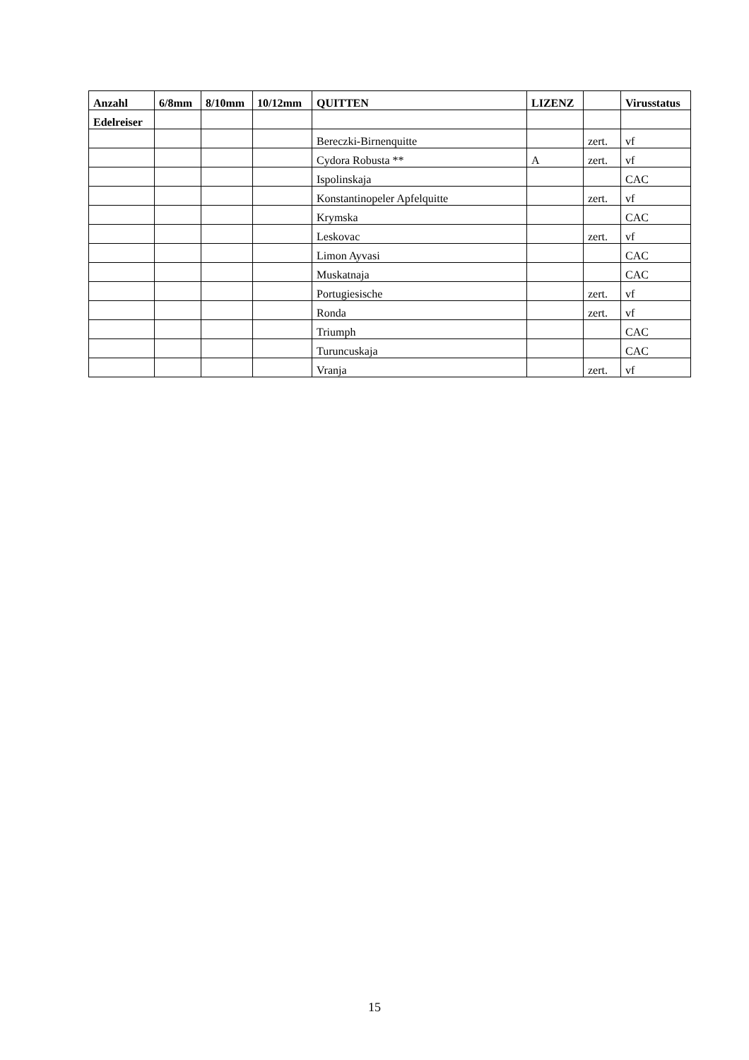| Anzahl | 6/8mm | 8/10mm | 10/12mm | QUITTEN | LIZENZ | | Virusstatus |
| --- | --- | --- | --- | --- | --- | --- | --- |
| Edelreiser | | | | | | | |
| | | | | Bereczki-Birnenquitte | | zert. | vf |
| | | | | Cydora Robusta ** | A | zert. | vf |
| | | | | Ispolinskaja | | | CAC |
| | | | | Konstantinopeler Apfelquitte | | zert. | vf |
| | | | | Krymska | | | CAC |
| | | | | Leskovac | | zert. | vf |
| | | | | Limon Ayvasi | | | CAC |
| | | | | Muskatnaja | | | CAC |
| | | | | Portugiesische | | zert. | vf |
| | | | | Ronda | | zert. | vf |
| | | | | Triumph | | | CAC |
| | | | | Turuncuskaja | | | CAC |
| | | | | Vranja | | zert. | vf |
15